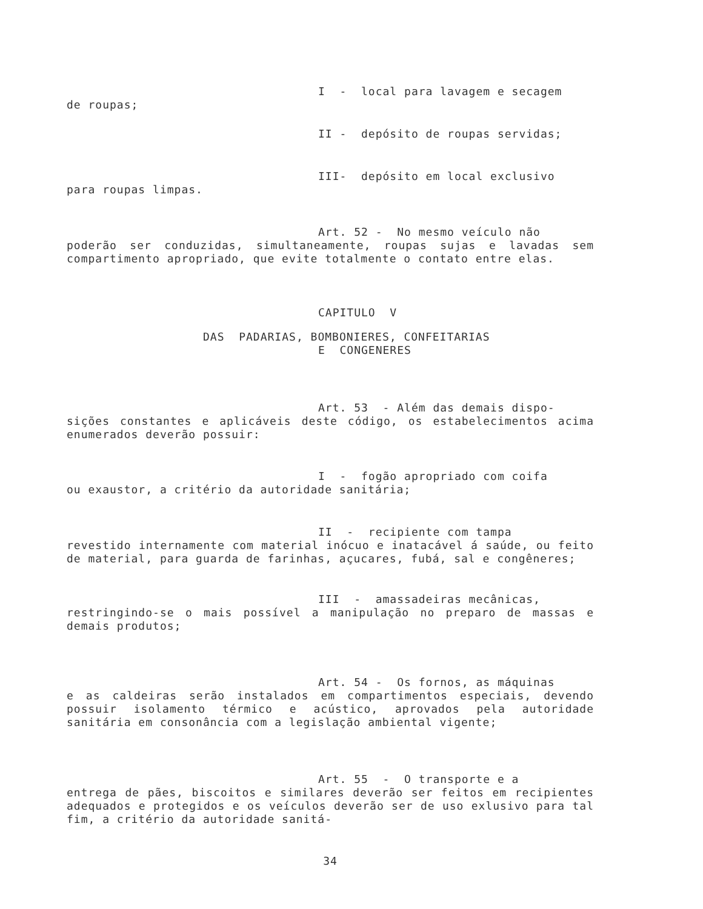I - local para lavagem e secagem
de roupas;
II - depósito de roupas servidas;
III- depósito em local exclusivo
para roupas limpas.
Art. 52 - No mesmo veículo não
poderão ser conduzidas, simultaneamente, roupas sujas e lavadas sem compartimento apropriado, que evite totalmente o contato entre elas.
CAPITULO V
DAS PADARIAS, BOMBONIERES, CONFEITARIAS
E CONGENERES
Art. 53 - Além das demais dispo-
sições constantes e aplicáveis deste código, os estabelecimentos acima enumerados deverão possuir:
I - fogão apropriado com coifa
ou exaustor, a critério da autoridade sanitária;
II - recipiente com tampa
revestido internamente com material inócuo e inatacável á saúde, ou feito de material, para guarda de farinhas, açucares, fubá, sal e congêneres;
III - amassadeiras mecânicas,
restringindo-se o mais possível a manipulação no preparo de massas e demais produtos;
Art. 54 - Os fornos, as máquinas
e as caldeiras serão instalados em compartimentos especiais, devendo possuir isolamento térmico e acústico, aprovados pela autoridade sanitária em consonância com a legislação ambiental vigente;
Art. 55 - O transporte e a
entrega de pães, biscoitos e similares deverão ser feitos em recipientes adequados e protegidos e os veículos deverão ser de uso exlusivo para tal fim, a critério da autoridade sanitá-
34